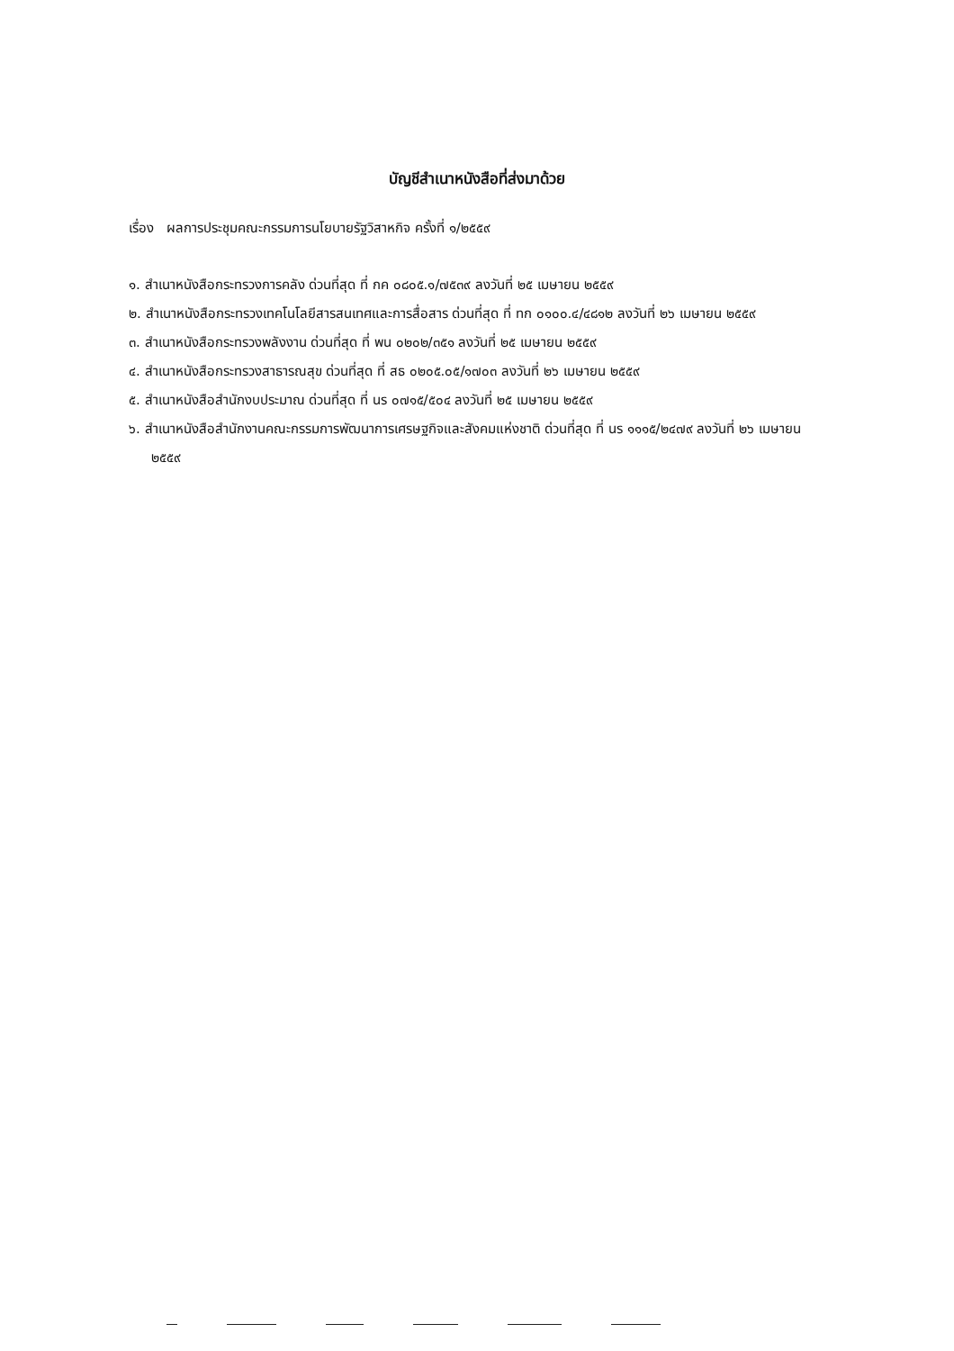บัญชีสำเนาหนังสือที่ส่งมาด้วย
เรื่อง ผลการประชุมคณะกรรมการนโยบายรัฐวิสาหกิจ ครั้งที่ ๑/๒๕๕๙
๑. สำเนาหนังสือกระทรวงการคลัง ด่วนที่สุด ที่ กค ๐๘๐๕.๑/๗๕๓๙ ลงวันที่ ๒๕ เมษายน ๒๕๕๙
๒. สำเนาหนังสือกระทรวงเทคโนโลยีสารสนเทศและการสื่อสาร ด่วนที่สุด ที่ ทก ๐๑๐๐.๔/๔๘๑๒ ลงวันที่ ๒๖ เมษายน ๒๕๕๙
๓. สำเนาหนังสือกระทรวงพลังงาน ด่วนที่สุด ที่ พน ๐๒๐๒/๓๕๑ ลงวันที่ ๒๕ เมษายน ๒๕๕๙
๔. สำเนาหนังสือกระทรวงสาธารณสุข ด่วนที่สุด ที่ สธ ๐๒๐๕.๐๕/๑๗๐๓ ลงวันที่ ๒๖ เมษายน ๒๕๕๙
๕. สำเนาหนังสือสำนักงบประมาณ ด่วนที่สุด ที่ นร ๐๗๑๕/๕๐๔ ลงวันที่ ๒๕ เมษายน ๒๕๕๙
๖. สำเนาหนังสือสำนักงานคณะกรรมการพัฒนาการเศรษฐกิจและสังคมแห่งชาติ ด่วนที่สุด ที่ นร ๑๑๑๕/๒๔๗๙ ลงวันที่ ๒๖ เมษายน ๒๕๕๙